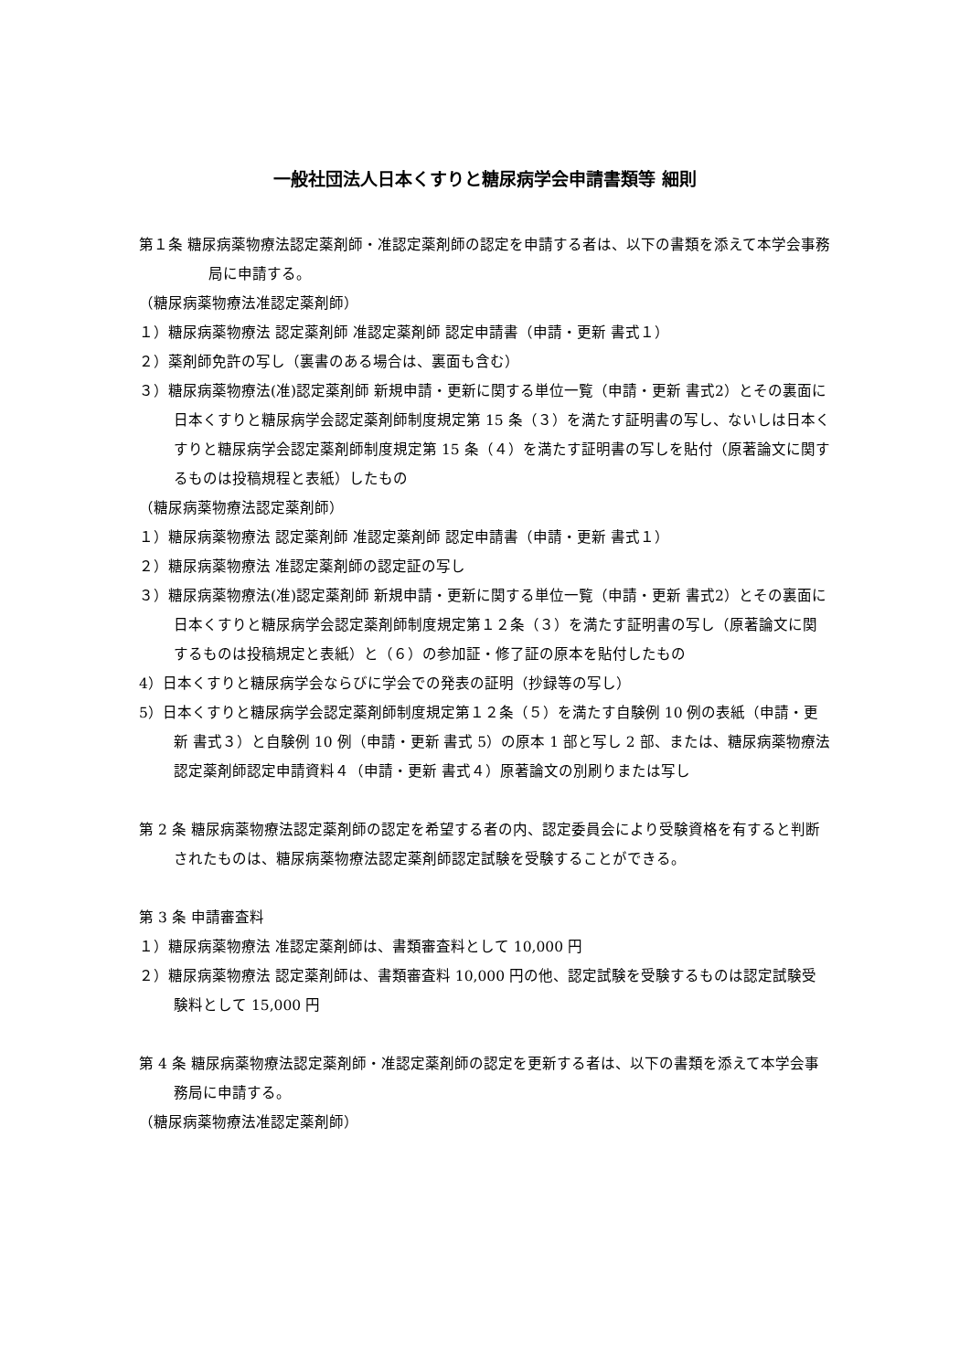一般社団法人日本くすりと糖尿病学会申請書類等 細則
第１条 糖尿病薬物療法認定薬剤師・准認定薬剤師の認定を申請する者は、以下の書類を添えて本学会事務局に申請する。
（糖尿病薬物療法准認定薬剤師）
１）糖尿病薬物療法 認定薬剤師 准認定薬剤師 認定申請書（申請・更新 書式１）
２）薬剤師免許の写し（裏書のある場合は、裏面も含む）
３）糖尿病薬物療法(准)認定薬剤師 新規申請・更新に関する単位一覧（申請・更新 書式2）とその裏面に日本くすりと糖尿病学会認定薬剤師制度規定第 15 条（３）を満たす証明書の写し、ないしは日本くすりと糖尿病学会認定薬剤師制度規定第 15 条（４）を満たす証明書の写しを貼付（原著論文に関するものは投稿規程と表紙）したもの
（糖尿病薬物療法認定薬剤師）
１）糖尿病薬物療法 認定薬剤師 准認定薬剤師 認定申請書（申請・更新 書式１）
２）糖尿病薬物療法 准認定薬剤師の認定証の写し
３）糖尿病薬物療法(准)認定薬剤師 新規申請・更新に関する単位一覧（申請・更新 書式2）とその裏面に日本くすりと糖尿病学会認定薬剤師制度規定第１２条（３）を満たす証明書の写し（原著論文に関するものは投稿規定と表紙）と（６）の参加証・修了証の原本を貼付したもの
4）日本くすりと糖尿病学会ならびに学会での発表の証明（抄録等の写し）
5）日本くすりと糖尿病学会認定薬剤師制度規定第１２条（５）を満たす自験例 10 例の表紙（申請・更新 書式３）と自験例 10 例（申請・更新 書式 5）の原本 1 部と写し 2 部、または、糖尿病薬物療法認定薬剤師認定申請資料４（申請・更新 書式４）原著論文の別刷りまたは写し
第 2 条 糖尿病薬物療法認定薬剤師の認定を希望する者の内、認定委員会により受験資格を有すると判断されたものは、糖尿病薬物療法認定薬剤師認定試験を受験することができる。
第 3 条 申請審査料
１）糖尿病薬物療法 准認定薬剤師は、書類審査料として 10,000 円
２）糖尿病薬物療法 認定薬剤師は、書類審査料 10,000 円の他、認定試験を受験するものは認定試験受験料として 15,000 円
第 4 条 糖尿病薬物療法認定薬剤師・准認定薬剤師の認定を更新する者は、以下の書類を添えて本学会事務局に申請する。
（糖尿病薬物療法准認定薬剤師）